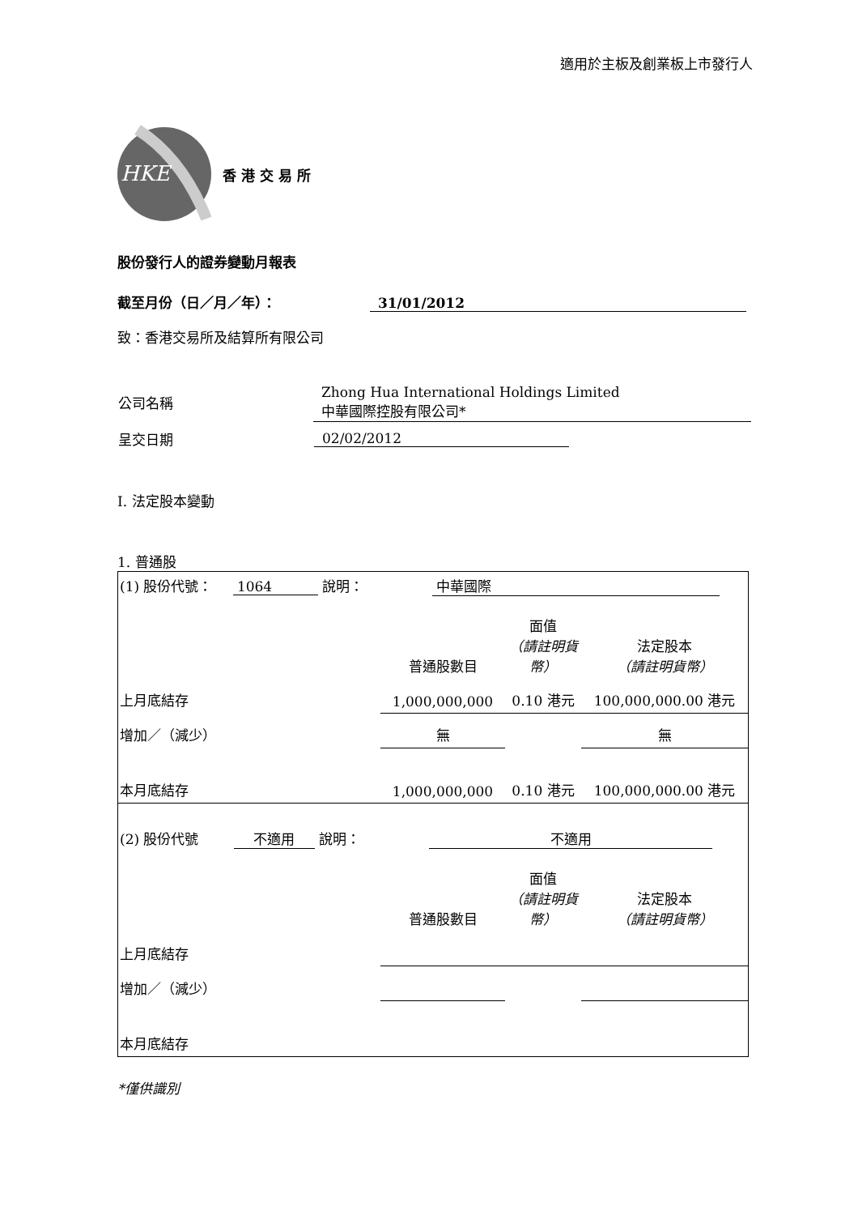適用於主板及創業板上市發行人
HKE
香港交易所
股份發行人的證券變動月報表
截至月份（日／月／年）： 31/01/2012
致：香港交易所及結算所有限公司
| 公司名稱 | Zhong Hua International Holdings Limited 中華國際控股有限公司* |
| 呈交日期 | 02/02/2012 |
I. 法定股本變動
1. 普通股
| (1) 股份代號： 1064 說明： 中華國際 | | | |
| | 普通股數目 | 面值 （請註明貨幣） | 法定股本 （請註明貨幣） |
| 上月底結存 | 1,000,000,000 | 0.10 港元 | 100,000,000.00 港元 |
| 增加／（減少） | 無 | | 無 |
| 本月底結存 | 1,000,000,000 | 0.10 港元 | 100,000,000.00 港元 |
| (2) 股份代號 不適用 說明： 不適用 | | | |
| | 普通股數目 | 面值 （請註明貨幣） | 法定股本 （請註明貨幣） |
| 上月底結存 | | | |
| 增加／（減少） | | | |
| 本月底結存 | | | |
*僅供識別